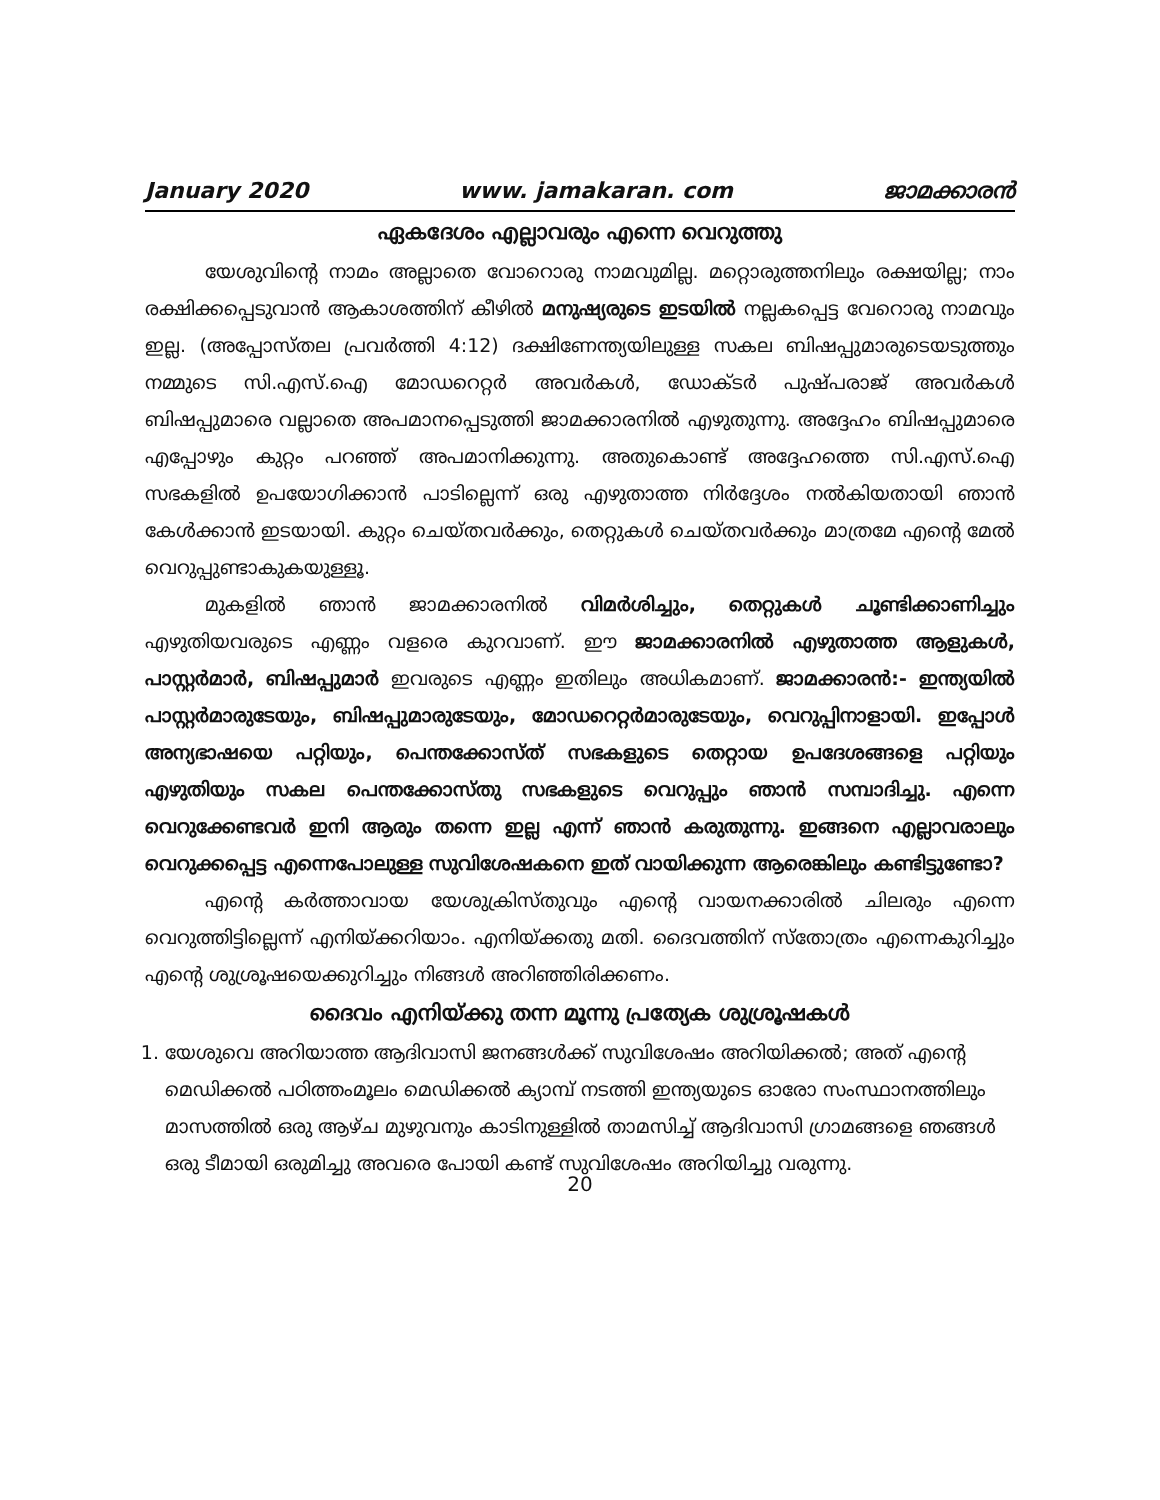January 2020 www. jamakaran. com ജാമക്കാരൻ
ഏകദേശം എല്ലാവരും എന്നെ വെറുത്തു
യേശുവിന്റെ നാമം അല്ലാതെ വോറൊരു നാമവുമില്ല. മറ്റൊരുത്തനിലും രക്ഷയില്ല; നാം രക്ഷിക്കപ്പെടുവാൻ ആകാശത്തിന് കീഴിൽ മനുഷ്യരുടെ ഇടയിൽ നല്ലകപ്പെട്ട വേറൊരു നാമവും ഇല്ല. (അപ്പോസ്തല പ്രവർത്തി 4:12) ദക്ഷിണേന്ത്യയിലുള്ള സകല ബിഷപ്പുമാരുടെയടുത്തും നമ്മുടെ സി.എസ്.ഐ മോഡറെറ്റർ അവർകൾ, ഡോക്ടർ പുഷ്പരാജ് അവർകൾ ബിഷപ്പുമാരെ വല്ലാതെ അപമാനപ്പെടുത്തി ജാമക്കാരനിൽ എഴുതുന്നു. അദ്ദേഹം ബിഷപ്പുമാരെ എപ്പോഴും കുറ്റം പറഞ്ഞ് അപമാനിക്കുന്നു. അതുകൊണ്ട് അദ്ദേഹത്തെ സി.എസ്.ഐ സഭകളിൽ ഉപയോഗിക്കാൻ പാടില്ലെന്ന് ഒരു എഴുതാത്ത നിർദ്ദേശം നൽകിയതായി ഞാൻ കേൾക്കാൻ ഇടയായി. കുറ്റം ചെയ്തവർക്കും, തെറ്റുകൾ ചെയ്തവർക്കും മാത്രമേ എന്റെ മേൽ വെറുപ്പുണ്ടാകുകയുള്ളൂ.
മുകളിൽ ഞാൻ ജാമക്കാരനിൽ വിമർശിച്ചും, തെറ്റുകൾ ചൂണ്ടിക്കാണിച്ചും എഴുതിയവരുടെ എണ്ണം വളരെ കുറവാണ്. ഈ ജാമക്കാരനിൽ എഴുതാത്ത ആളുകൾ, പാസ്റ്റർമാർ, ബിഷപ്പുമാർ ഇവരുടെ എണ്ണം ഇതിലും അധികമാണ്. ജാമക്കാരൻ:- ഇന്ത്യയിൽ പാസ്റ്റർമാരുടേയും, ബിഷപ്പുമാരുടേയും, മോഡറെറ്റർമാരുടേയും, വെറുപ്പിനാളായി. ഇപ്പോൾ അന്യഭാഷയെ പറ്റിയും, പെന്തക്കോസ്ത് സഭകളുടെ തെറ്റായ ഉപദേശങ്ങളെ പറ്റിയും എഴുതിയും സകല പെന്തക്കോസ്തു സഭകളുടെ വെറുപ്പും ഞാൻ സമ്പാദിച്ചു. എന്നെ വെറുക്കേണ്ടവർ ഇനി ആരും തന്നെ ഇല്ല എന്ന് ഞാൻ കരുതുന്നു. ഇങ്ങനെ എല്ലാവരാലും വെറുക്കപ്പെട്ട എന്നെപോലുള്ള സുവിശേഷകനെ ഇത് വായിക്കുന്ന ആരെങ്കിലും കണ്ടിട്ടുണ്ടോ?
എന്റെ കർത്താവായ യേശുക്രിസ്തുവും എന്റെ വായനക്കാരിൽ ചിലരും എന്നെ വെറുത്തിട്ടില്ലെന്ന് എനിയ്ക്കറിയാം. എനിയ്ക്കതു മതി. ദൈവത്തിന് സ്തോത്രം എന്നെകുറിച്ചും എന്റെ ശുശ്രൂഷയെക്കുറിച്ചും നിങ്ങൾ അറിഞ്ഞിരിക്കണം.
ദൈവം എനിയ്ക്കു തന്ന മൂന്നു പ്രത്യേക ശുശ്രൂഷകൾ
1. യേശുവെ അറിയാത്ത ആദിവാസി ജനങ്ങൾക്ക് സുവിശേഷം അറിയിക്കൽ; അത് എന്റെ മെഡിക്കൽ പഠിത്തംമൂലം മെഡിക്കൽ ക്യാമ്പ് നടത്തി ഇന്ത്യയുടെ ഓരോ സംസ്ഥാനത്തിലും മാസത്തിൽ ഒരു ആഴ്ച മുഴുവനും കാടിനുള്ളിൽ താമസിച്ച് ആദിവാസി ഗ്രാമങ്ങളെ ഞങ്ങൾ ഒരു ടീമായി ഒരുമിച്ചു അവരെ പോയി കണ്ട് സുവിശേഷം അറിയിച്ചു വരുന്നു.
20